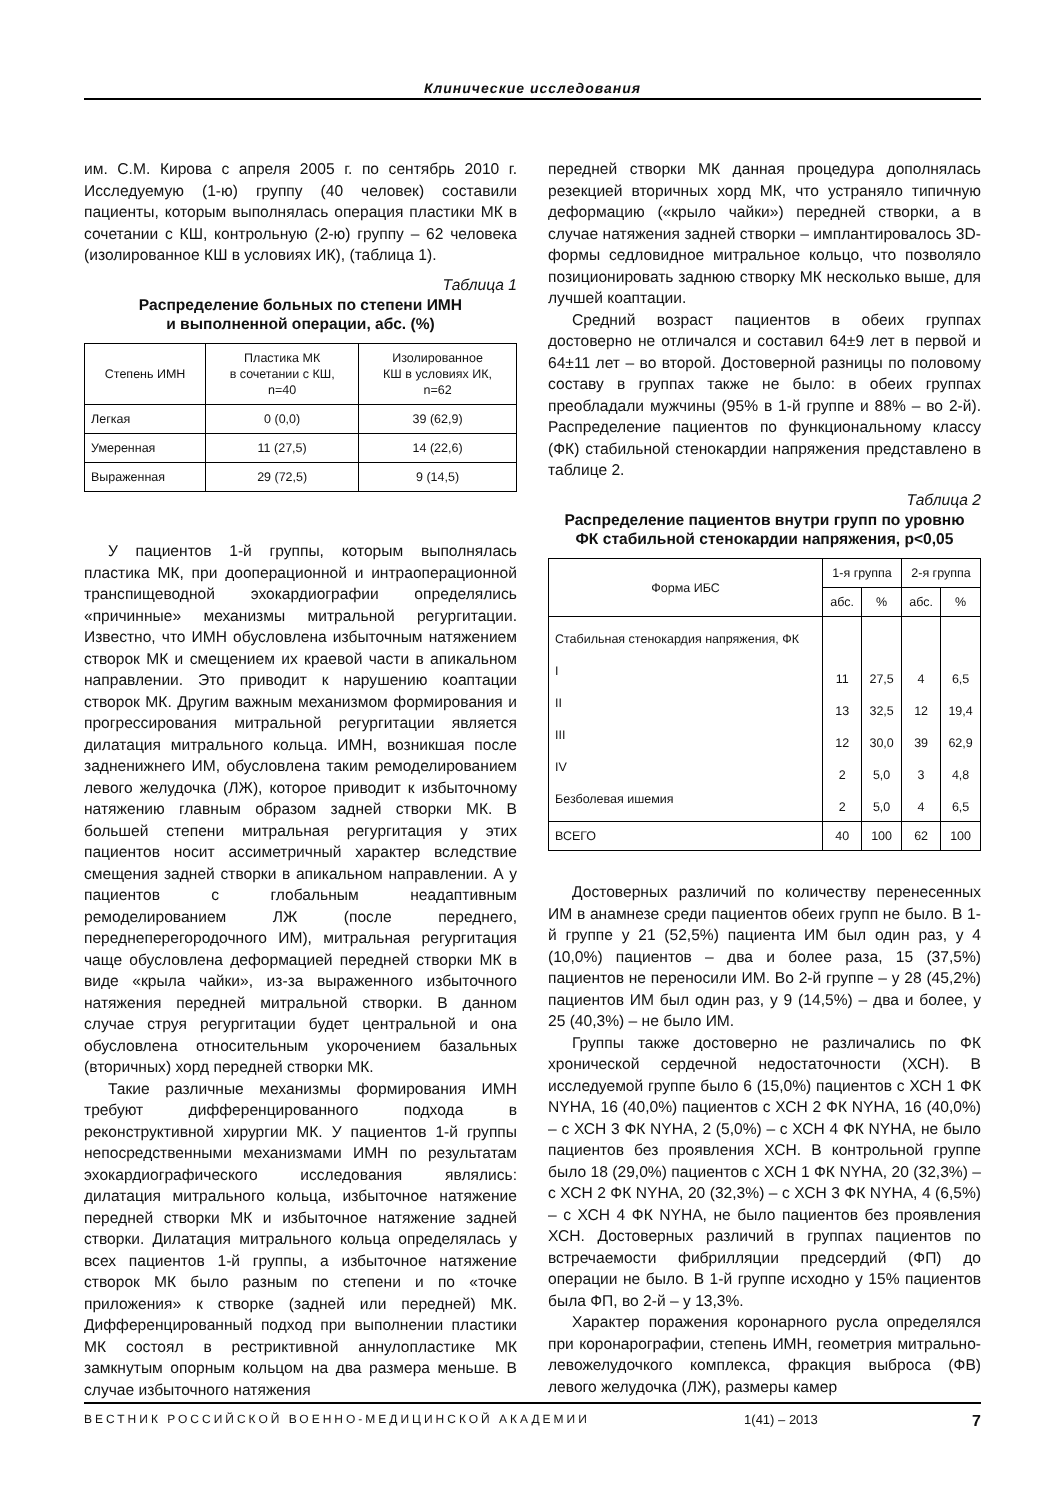Клинические исследования
им. С.М. Кирова с апреля 2005 г. по сентябрь 2010 г. Исследуемую (1-ю) группу (40 человек) составили пациенты, которым выполнялась операция пластики МК в сочетании с КШ, контрольную (2-ю) группу – 62 человека (изолированное КШ в условиях ИК), (таблица 1).
Таблица 1
Распределение больных по степени ИМН
и выполненной операции, абс. (%)
| Степень ИМН | Пластика МК в сочетании с КШ, n=40 | Изолированное КШ в условиях ИК, n=62 |
| --- | --- | --- |
| Легкая | 0 (0,0) | 39 (62,9) |
| Умеренная | 11 (27,5) | 14 (22,6) |
| Выраженная | 29 (72,5) | 9 (14,5) |
У пациентов 1-й группы, которым выполнялась пластика МК, при дооперационной и интраоперационной транспищеводной эхокардиографии определялись «причинные» механизмы митральной регургитации. Известно, что ИМН обусловлена избыточным натяжением створок МК и смещением их краевой части в апикальном направлении. Это приводит к нарушению коаптации створок МК. Другим важным механизмом формирования и прогрессирования митральной регургитации является дилатация митрального кольца. ИМН, возникшая после задненижнего ИМ, обусловлена таким ремоделированием левого желудочка (ЛЖ), которое приводит к избыточному натяжению главным образом задней створки МК. В большей степени митральная регургитация у этих пациентов носит ассиметричный характер вследствие смещения задней створки в апикальном направлении. А у пациентов с глобальным неадаптивным ремоделированием ЛЖ (после переднего, переднеперегородочного ИМ), митральная регургитация чаще обусловлена деформацией передней створки МК в виде «крыла чайки», из-за выраженного избыточного натяжения передней митральной створки. В данном случае струя регургитации будет центральной и она обусловлена относительным укорочением базальных (вторичных) хорд передней створки МК.
Такие различные механизмы формирования ИМН требуют дифференцированного подхода в реконструктивной хирургии МК. У пациентов 1-й группы непосредственными механизмами ИМН по результатам эхокардиографического исследования являлись: дилатация митрального кольца, избыточное натяжение передней створки МК и избыточное натяжение задней створки. Дилатация митрального кольца определялась у всех пациентов 1-й группы, а избыточное натяжение створок МК было разным по степени и по «точке приложения» к створке (задней или передней) МК. Дифференцированный подход при выполнении пластики МК состоял в рестриктивной аннулопластике МК замкнутым опорным кольцом на два размера меньше. В случае избыточного натяжения
передней створки МК данная процедура дополнялась резекцией вторичных хорд МК, что устраняло типичную деформацию («крыло чайки») передней створки, а в случае натяжения задней створки – имплантировалось 3D-формы седловидное митральное кольцо, что позволяло позиционировать заднюю створку МК несколько выше, для лучшей коаптации.
Средний возраст пациентов в обеих группах достоверно не отличался и составил 64±9 лет в первой и 64±11 лет – во второй. Достоверной разницы по половому составу в группах также не было: в обеих группах преобладали мужчины (95% в 1-й группе и 88% – во 2-й). Распределение пациентов по функциональному классу (ФК) стабильной стенокардии напряжения представлено в таблице 2.
Таблица 2
Распределение пациентов внутри групп по уровню
ФК стабильной стенокардии напряжения, p<0,05
| Форма ИБС | 1-я группа | | 2-я группа | |
| --- | --- | --- | --- | --- |
| | абс. | % | абс. | % |
| Стабильная стенокардия напряжения, ФК I II III IV Безболевая ишемия | 11 13 12 2 2 | 27,5 32,5 30,0 5,0 5,0 | 4 12 39 3 4 | 6,5 19,4 62,9 4,8 6,5 |
| ВСЕГО | 40 | 100 | 62 | 100 |
Достоверных различий по количеству перенесенных ИМ в анамнезе среди пациентов обеих групп не было. В 1-й группе у 21 (52,5%) пациента ИМ был один раз, у 4 (10,0%) пациентов – два и более раза, 15 (37,5%) пациентов не переносили ИМ. Во 2-й группе – у 28 (45,2%) пациентов ИМ был один раз, у 9 (14,5%) – два и более, у 25 (40,3%) – не было ИМ.
Группы также достоверно не различались по ФК хронической сердечной недостаточности (ХСН). В исследуемой группе было 6 (15,0%) пациентов с ХСН 1 ФК NYHA, 16 (40,0%) пациентов с ХСН 2 ФК NYHA, 16 (40,0%) – с ХСН 3 ФК NYHA, 2 (5,0%) – с ХСН 4 ФК NYHA, не было пациентов без проявления ХСН. В контрольной группе было 18 (29,0%) пациентов с ХСН 1 ФК NYHA, 20 (32,3%) – с ХСН 2 ФК NYHA, 20 (32,3%) – с ХСН 3 ФК NYHA, 4 (6,5%) – с ХСН 4 ФК NYHA, не было пациентов без проявления ХСН. Достоверных различий в группах пациентов по встречаемости фибрилляции предсердий (ФП) до операции не было. В 1-й группе исходно у 15% пациентов была ФП, во 2-й – у 13,3%.
Характер поражения коронарного русла определялся при коронарографии, степень ИМН, геометрия митрально-левожелудочкого комплекса, фракция выброса (ФВ) левого желудочка (ЛЖ), размеры камер
ВЕСТНИК РОССИЙСКОЙ ВОЕННО-МЕДИЦИНСКОЙ АКАДЕМИИ 1(41) – 2013 7